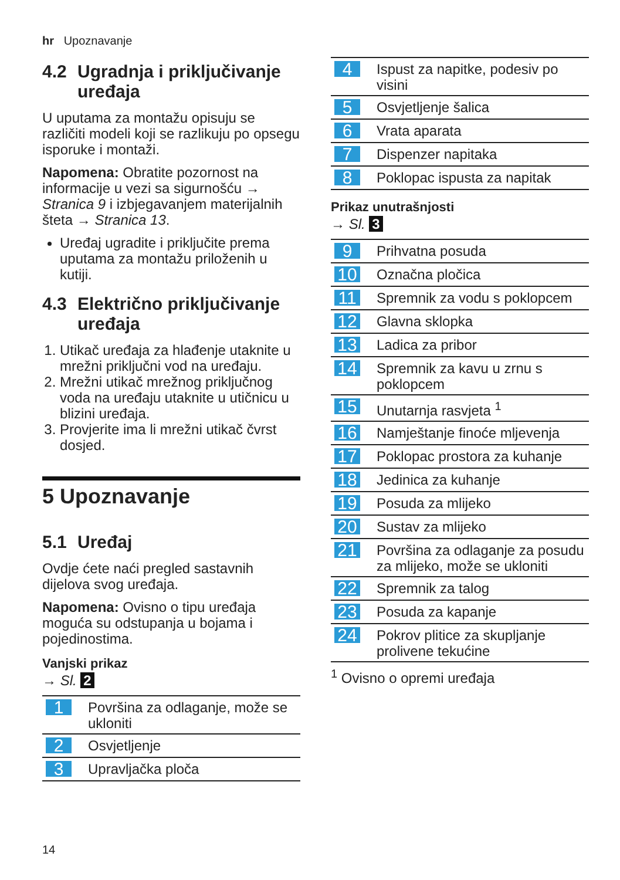hr Upoznavanje
4.2 Ugradnja i priključivanje uređaja
U uputama za montažu opisuju se različiti modeli koji se razlikuju po opsegu isporuke i montaži.
Napomena: Obratite pozornost na informacije u vezi sa sigurnošću → Stranica 9 i izbjegavanjem materijalnih šteta → Stranica 13.
Uređaj ugradite i priključite prema uputama za montažu priloženih u kutiji.
4.3 Električno priključivanje uređaja
1. Utikač uređaja za hlađenje utaknite u mrežni priključni vod na uređaju.
2. Mrežni utikač mrežnog priključnog voda na uređaju utaknite u utičnicu u blizini uređaja.
3. Provjerite ima li mrežni utikač čvrst dosjed.
5 Upoznavanje
5.1 Uređaj
Ovdje ćete naći pregled sastavnih dijelova svog uređaja.
Napomena: Ovisno o tipu uređaja moguća su odstupanja u bojama i pojedinostima.
Vanjski prikaz
→ Sl. 2
| 1 | Površina za odlaganje, može se ukloniti |
| 2 | Osvjetljenje |
| 3 | Upravljačka ploča |
| 4 | Ispust za napitke, podesiv po visini |
| 5 | Osvjetljenje šalica |
| 6 | Vrata aparata |
| 7 | Dispenzer napitaka |
| 8 | Poklopac ispusta za napitak |
Prikaz unutrašnjosti
→ Sl. 3
| 9 | Prihvatna posuda |
| 10 | Označna pločica |
| 11 | Spremnik za vodu s poklopcem |
| 12 | Glavna sklopka |
| 13 | Ladica za pribor |
| 14 | Spremnik za kavu u zrnu s poklopcem |
| 15 | Unutarnja rasvjeta <sup>1</sup> |
| 16 | Namještanje finoće mljevenja |
| 17 | Poklopac prostora za kuhanje |
| 18 | Jedinica za kuhanje |
| 19 | Posuda za mlijeko |
| 20 | Sustav za mlijeko |
| 21 | Površina za odlaganje za posudu za mlijeko, može se ukloniti |
| 22 | Spremnik za talog |
| 23 | Posuda za kapanje |
| 24 | Pokrov plitice za skupljanje prolivene tekućine |
<sup>1</sup> Ovisno o opremi uređaja
14